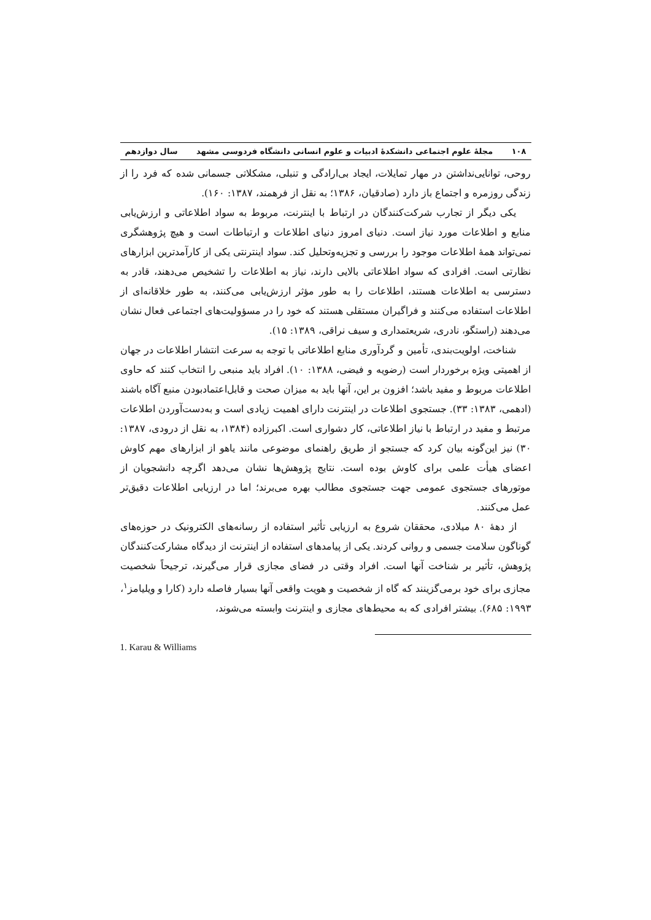۱۰۸ مجلهٔ علوم اجتماعی دانشکدهٔ ادبیات و علوم انسانی دانشگاه فردوسی مشهد سال دوازدهم
روحی، توانایی‌نداشتن در مهار تمایلات، ایجاد بی‌ارادگی و تنبلی، مشکلاتی جسمانی شده که فرد را از زندگی روزمره و اجتماع باز دارد (صادقیان، ۱۳۸۶؛ به نقل از فرهمند، ۱۳۸۷: ۱۶۰).
یکی دیگر از تجارب شرکت‌کنندگان در ارتباط با اینترنت، مربوط به سواد اطلاعاتی و ارزش‌یابی منابع و اطلاعات مورد نیاز است. دنیای امروز دنیای اطلاعات و ارتباطات است و هیچ پژوهشگری نمی‌تواند همهٔ اطلاعات موجود را بررسی و تجزیه‌وتحلیل کند. سواد اینترنتی یکی از کارآمدترین ابزارهای نظارتی است. افرادی که سواد اطلاعاتی بالایی دارند، نیاز به اطلاعات را تشخیص می‌دهند، قادر به دسترسی به اطلاعات هستند، اطلاعات را به طور مؤثر ارزش‌یابی می‌کنند، به طور خلاقانه‌ای از اطلاعات استفاده می‌کنند و فراگیران مستقلی هستند که خود را در مسؤولیت‌های اجتماعی فعال نشان می‌دهند (راستگو، نادری، شریعتمداری و سیف نراقی، ۱۳۸۹: ۱۵).
شناخت، اولویت‌بندی، تأمین و گردآوری منابع اطلاعاتی با توجه به سرعت انتشار اطلاعات در جهان از اهمیتی ویژه برخوردار است (رضویه و فیضی، ۱۳۸۸: ۱۰). افراد باید منبعی را انتخاب کنند که حاوی اطلاعات مربوط و مفید باشد؛ افزون بر این، آنها باید به میزان صحت و قابل‌اعتمادبودن منبع آگاه باشند (ادهمی، ۱۳۸۳: ۳۳). جستجوی اطلاعات در اینترنت دارای اهمیت زیادی است و به‌دست‌آوردن اطلاعات مرتبط و مفید در ارتباط با نیاز اطلاعاتی، کار دشواری است. اکبرزاده (۱۳۸۴، به نقل از درودی، ۱۳۸۷: ۳۰) نیز این‌گونه بیان کرد که جستجو از طریق راهنمای موضوعی مانند یاهو از ابزارهای مهم کاوش اعضای هیأت علمی برای کاوش بوده است. نتایج پژوهش‌ها نشان می‌دهد اگرچه دانشجویان از موتورهای جستجوی عمومی جهت جستجوی مطالب بهره می‌برند؛ اما در ارزیابی اطلاعات دقیق‌تر عمل می‌کنند.
از دههٔ ۸۰ میلادی، محققان شروع به ارزیابی تأثیر استفاده از رسانه‌های الکترونیک در حوزه‌های گوناگون سلامت جسمی و روانی کردند. یکی از پیامدهای استفاده از اینترنت از دیدگاه مشارکت‌کنندگان پژوهش، تأثیر بر شناخت آنها است. افراد وقتی در فضای مجازی قرار می‌گیرند، ترجیحاً شخصیت مجازی برای خود برمی‌گزینند که گاه از شخصیت و هویت واقعی آنها بسیار فاصله دارد (کارا و ویلیامز<sup>۱</sup>، ۱۹۹۳: ۶۸۵). بیشتر افرادی که به محیط‌های مجازی و اینترنت وابسته می‌شوند،
1. Karau & Williams